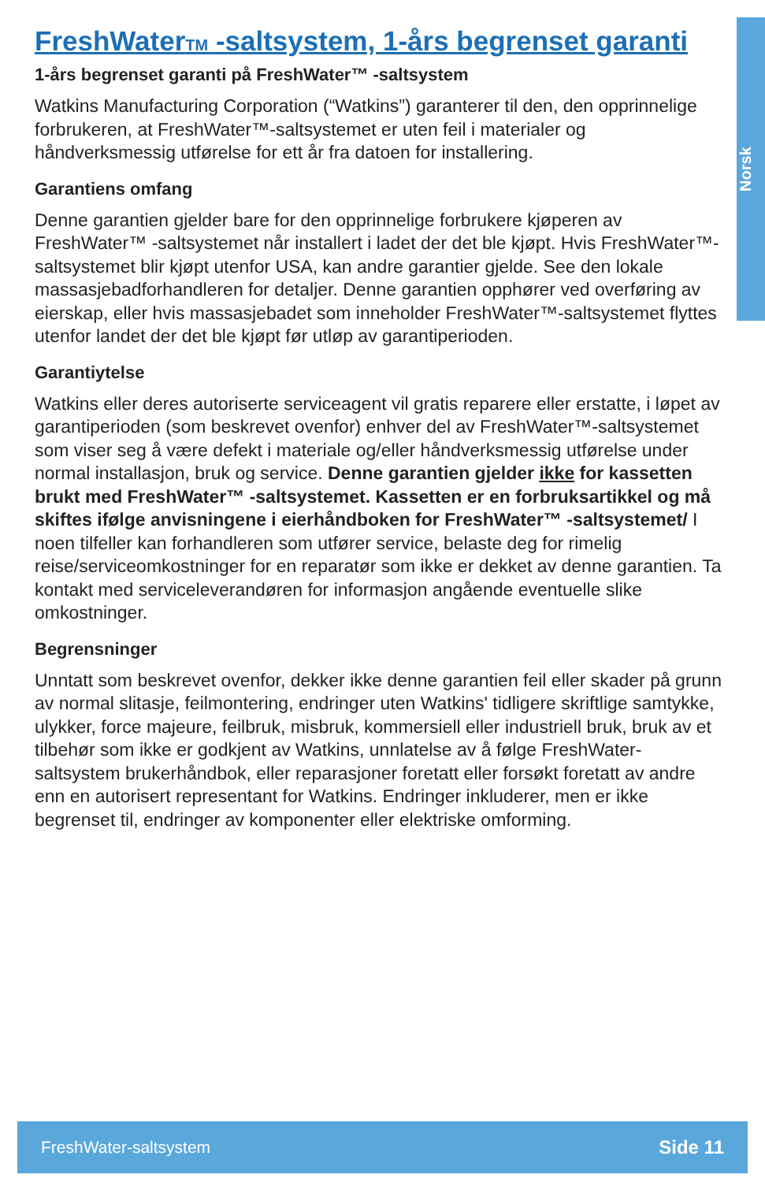Norsk
FreshWaterTM -saltsystem, 1-års begrenset garanti
1-års begrenset garanti på FreshWater™ -saltsystem
Watkins Manufacturing Corporation (“Watkins”) garanterer til den, den opprinnelige forbrukeren, at FreshWater™-saltsystemet er uten feil i materialer og håndverksmessig utførelse for ett år fra datoen for installering.
Garantiens omfang
Denne garantien gjelder bare for den opprinnelige forbrukere kjøperen av FreshWater™ -saltsystemet når installert i ladet der det ble kjøpt. Hvis FreshWater™-saltsystemet blir kjøpt utenfor USA, kan andre garantier gjelde. See den lokale massasjebadforhandleren for detaljer. Denne garantien opphører ved overføring av eierskap, eller hvis massasjebadet som inneholder FreshWater™-saltsystemet flyttes utenfor landet der det ble kjøpt før utløp av garantiperioden.
Garantiytelse
Watkins eller deres autoriserte serviceagent vil gratis reparere eller erstatte, i løpet av garantiperioden (som beskrevet ovenfor) enhver del av FreshWater™-saltsystemet som viser seg å være defekt i materiale og/eller håndverksmessig utførelse under normal installasjon, bruk og service. Denne garantien gjelder ikke for kassetten brukt med FreshWater™ -saltsystemet. Kassetten er en forbruksartikkel og må skiftes ifølge anvisningene i eierhåndboken for FreshWater™ -saltsystemet/ I noen tilfeller kan forhandleren som utfører service, belaste deg for rimelig reise/serviceomkostninger for en reparatør som ikke er dekket av denne garantien. Ta kontakt med serviceleverandøren for informasjon angående eventuelle slike omkostninger.
Begrensninger
Unntatt som beskrevet ovenfor, dekker ikke denne garantien feil eller skader på grunn av normal slitasje, feilmontering, endringer uten Watkins' tidligere skriftlige samtykke, ulykker, force majeure, feilbruk, misbruk, kommersiell eller industriell bruk, bruk av et tilbehør som ikke er godkjent av Watkins, unnlatelse av å følge FreshWater-saltsystem brukerhåndbok, eller reparasjoner foretatt eller forsøkt foretatt av andre enn en autorisert representant for Watkins. Endringer inkluderer, men er ikke begrenset til, endringer av komponenter eller elektriske omforming.
FreshWater-saltsystem Side 11